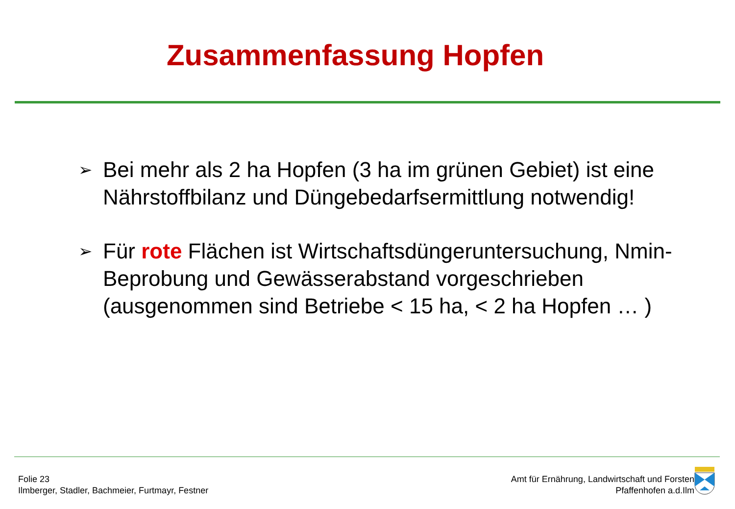Zusammenfassung Hopfen
➢ Bei mehr als 2 ha Hopfen (3 ha im grünen Gebiet) ist eine Nährstoffbilanz und Düngebedarfsermittlung notwendig!
➢ Für rote Flächen ist Wirtschaftsdüngeruntersuchung, Nmin-Beprobung und Gewässerabstand vorgeschrieben (ausgenommen sind Betriebe < 15 ha, < 2 ha Hopfen … )
Folie 23
Ilmberger, Stadler, Bachmeier, Furtmayr, Festner
Amt für Ernährung, Landwirtschaft und Forsten
Pfaffenhofen a.d.Ilm